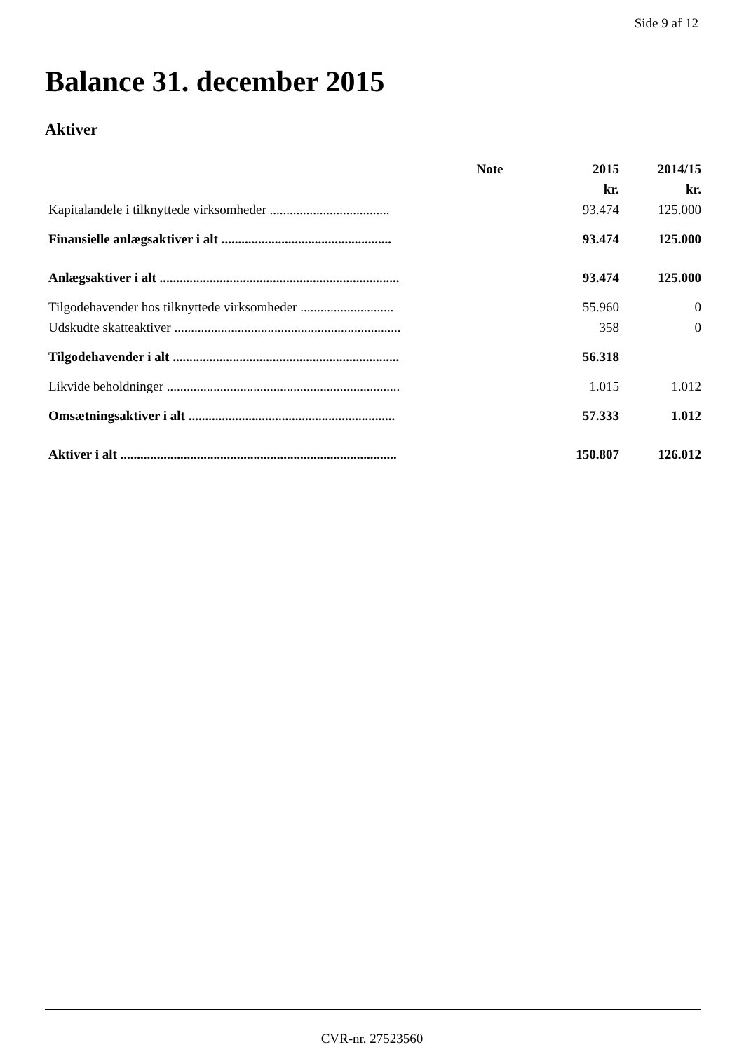Side 9 af 12
Balance 31. december 2015
Aktiver
| | Note | 2015 | 2014/15 |
| --- | --- | --- | --- |
| | | kr. | kr. |
| Kapitalandele i tilknyttede virksomheder .................................... | | 93.474 | 125.000 |
| Finansielle anlægsaktiver i alt ................................................... | | 93.474 | 125.000 |
| Anlægsaktiver i alt ........................................................................ | | 93.474 | 125.000 |
| Tilgodehavender hos tilknyttede virksomheder ............................ | | 55.960 | 0 |
| Udskudte skatteaktiver .................................................................... | | 358 | 0 |
| Tilgodehavender i alt .................................................................... | | 56.318 | |
| Likvide beholdninger ...................................................................... | | 1.015 | 1.012 |
| Omsætningsaktiver i alt .............................................................. | | 57.333 | 1.012 |
| Aktiver i alt ................................................................................... | | 150.807 | 126.012 |
CVR-nr. 27523560